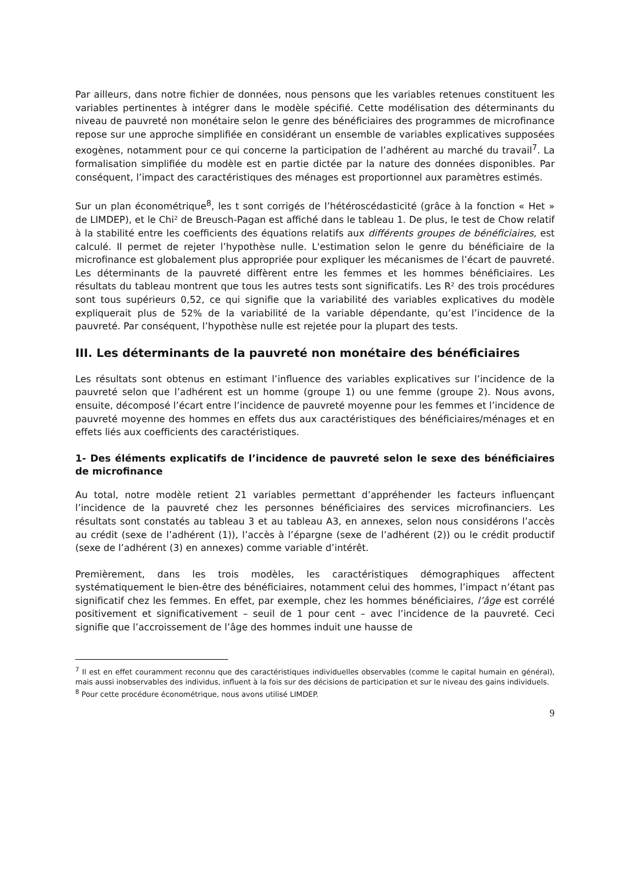Par ailleurs, dans notre fichier de données, nous pensons que les variables retenues constituent les variables pertinentes à intégrer dans le modèle spécifié. Cette modélisation des déterminants du niveau de pauvreté non monétaire selon le genre des bénéficiaires des programmes de microfinance repose sur une approche simplifiée en considérant un ensemble de variables explicatives supposées exogènes, notamment pour ce qui concerne la participation de l’adhérent au marché du travail<sup>7</sup>. La formalisation simplifiée du modèle est en partie dictée par la nature des données disponibles. Par conséquent, l’impact des caractéristiques des ménages est proportionnel aux paramètres estimés.
Sur un plan économétrique<sup>8</sup>, les t sont corrigés de l’hétéroscédasticité (grâce à la fonction « Het » de LIMDEP), et le Chi² de Breusch-Pagan est affiché dans le tableau 1. De plus, le test de Chow relatif à la stabilité entre les coefficients des équations relatifs aux différents groupes de bénéficiaires, est calculé. Il permet de rejeter l’hypothèse nulle. L'estimation selon le genre du bénéficiaire de la microfinance est globalement plus appropriée pour expliquer les mécanismes de l’écart de pauvreté. Les déterminants de la pauvreté diffèrent entre les femmes et les hommes bénéficiaires. Les résultats du tableau montrent que tous les autres tests sont significatifs. Les R² des trois procédures sont tous supérieurs 0,52, ce qui signifie que la variabilité des variables explicatives du modèle expliquerait plus de 52% de la variabilité de la variable dépendante, qu’est l’incidence de la pauvreté. Par conséquent, l’hypothèse nulle est rejetée pour la plupart des tests.
III. Les déterminants de la pauvreté non monétaire des bénéficiaires
Les résultats sont obtenus en estimant l’influence des variables explicatives sur l’incidence de la pauvreté selon que l’adhérent est un homme (groupe 1) ou une femme (groupe 2). Nous avons, ensuite, décomposé l’écart entre l’incidence de pauvreté moyenne pour les femmes et l’incidence de pauvreté moyenne des hommes en effets dus aux caractéristiques des bénéficiaires/ménages et en effets liés aux coefficients des caractéristiques.
1- Des éléments explicatifs de l’incidence de pauvreté selon le sexe des bénéficiaires de microfinance
Au total, notre modèle retient 21 variables permettant d’appréhender les facteurs influençant l’incidence de la pauvreté chez les personnes bénéficiaires des services microfinanciers. Les résultats sont constatés au tableau 3 et au tableau A3, en annexes, selon nous considérons l’accès au crédit (sexe de l’adhérent (1)), l’accès à l’épargne (sexe de l’adhérent (2)) ou le crédit productif (sexe de l’adhérent (3) en annexes) comme variable d’intérêt.
Premièrement, dans les trois modèles, les caractéristiques démographiques affectent systématiquement le bien-être des bénéficiaires, notamment celui des hommes, l’impact n’étant pas significatif chez les femmes. En effet, par exemple, chez les hommes bénéficiaires, l’âge est corrélé positivement et significativement – seuil de 1 pour cent – avec l’incidence de la pauvreté. Ceci signifie que l’accroissement de l’âge des hommes induit une hausse de
<sup>7</sup> Il est en effet couramment reconnu que des caractéristiques individuelles observables (comme le capital humain en général), mais aussi inobservables des individus, influent à la fois sur des décisions de participation et sur le niveau des gains individuels.
<sup>8</sup> Pour cette procédure économétrique, nous avons utilisé LIMDEP.
9